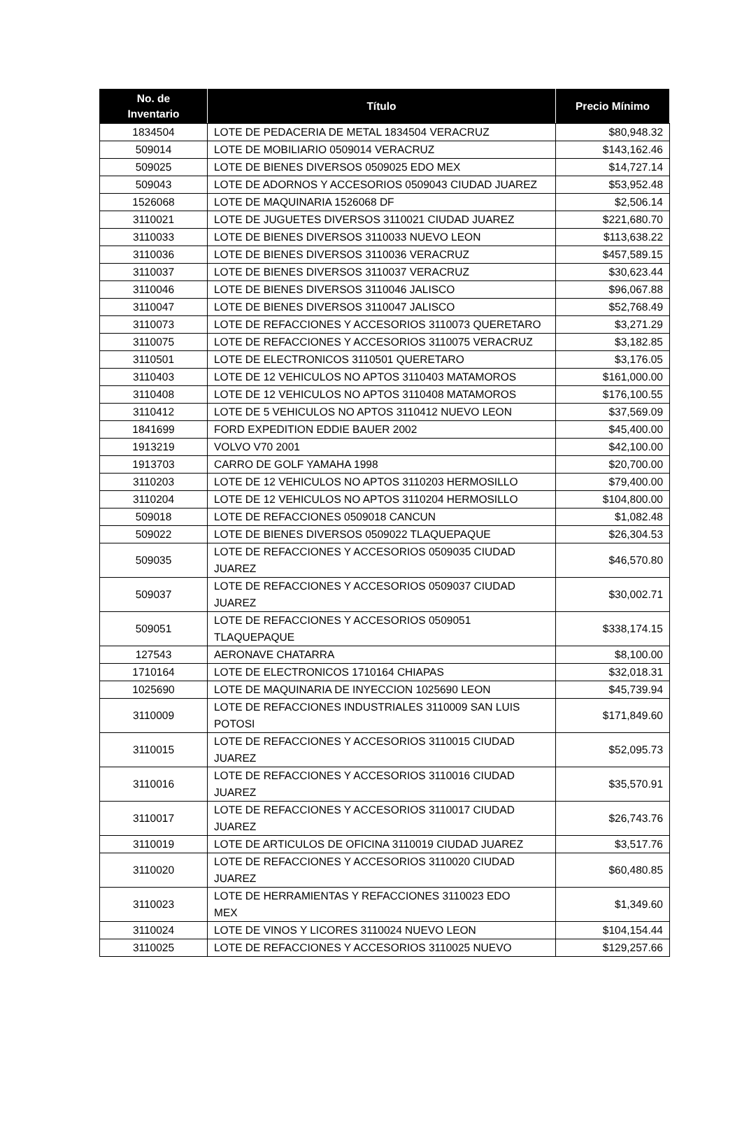| No. de Inventario | Título | Precio Mínimo |
| --- | --- | --- |
| 1834504 | LOTE DE PEDACERIA DE METAL 1834504 VERACRUZ | $80,948.32 |
| 509014 | LOTE DE MOBILIARIO 0509014 VERACRUZ | $143,162.46 |
| 509025 | LOTE DE BIENES DIVERSOS 0509025 EDO MEX | $14,727.14 |
| 509043 | LOTE DE ADORNOS Y ACCESORIOS 0509043 CIUDAD JUAREZ | $53,952.48 |
| 1526068 | LOTE DE MAQUINARIA 1526068 DF | $2,506.14 |
| 3110021 | LOTE DE JUGUETES DIVERSOS 3110021 CIUDAD JUAREZ | $221,680.70 |
| 3110033 | LOTE DE BIENES DIVERSOS 3110033 NUEVO LEON | $113,638.22 |
| 3110036 | LOTE DE BIENES DIVERSOS 3110036 VERACRUZ | $457,589.15 |
| 3110037 | LOTE DE BIENES DIVERSOS 3110037 VERACRUZ | $30,623.44 |
| 3110046 | LOTE DE BIENES DIVERSOS 3110046 JALISCO | $96,067.88 |
| 3110047 | LOTE DE BIENES DIVERSOS 3110047 JALISCO | $52,768.49 |
| 3110073 | LOTE DE REFACCIONES Y ACCESORIOS 3110073 QUERETARO | $3,271.29 |
| 3110075 | LOTE DE REFACCIONES Y ACCESORIOS 3110075 VERACRUZ | $3,182.85 |
| 3110501 | LOTE DE ELECTRONICOS 3110501 QUERETARO | $3,176.05 |
| 3110403 | LOTE DE 12 VEHICULOS NO APTOS 3110403 MATAMOROS | $161,000.00 |
| 3110408 | LOTE DE 12 VEHICULOS NO APTOS 3110408 MATAMOROS | $176,100.55 |
| 3110412 | LOTE DE 5 VEHICULOS NO APTOS 3110412 NUEVO LEON | $37,569.09 |
| 1841699 | FORD EXPEDITION EDDIE BAUER 2002 | $45,400.00 |
| 1913219 | VOLVO V70 2001 | $42,100.00 |
| 1913703 | CARRO DE GOLF YAMAHA 1998 | $20,700.00 |
| 3110203 | LOTE DE 12 VEHICULOS NO APTOS 3110203 HERMOSILLO | $79,400.00 |
| 3110204 | LOTE DE 12 VEHICULOS NO APTOS 3110204 HERMOSILLO | $104,800.00 |
| 509018 | LOTE DE REFACCIONES 0509018 CANCUN | $1,082.48 |
| 509022 | LOTE DE BIENES DIVERSOS 0509022 TLAQUEPAQUE | $26,304.53 |
| 509035 | LOTE DE REFACCIONES Y ACCESORIOS 0509035 CIUDAD JUAREZ | $46,570.80 |
| 509037 | LOTE DE REFACCIONES Y ACCESORIOS 0509037 CIUDAD JUAREZ | $30,002.71 |
| 509051 | LOTE DE REFACCIONES Y ACCESORIOS 0509051 TLAQUEPAQUE | $338,174.15 |
| 127543 | AERONAVE CHATARRA | $8,100.00 |
| 1710164 | LOTE DE ELECTRONICOS 1710164 CHIAPAS | $32,018.31 |
| 1025690 | LOTE DE MAQUINARIA DE INYECCION 1025690 LEON | $45,739.94 |
| 3110009 | LOTE DE REFACCIONES INDUSTRIALES 3110009 SAN LUIS POTOSI | $171,849.60 |
| 3110015 | LOTE DE REFACCIONES Y ACCESORIOS 3110015 CIUDAD JUAREZ | $52,095.73 |
| 3110016 | LOTE DE REFACCIONES Y ACCESORIOS 3110016 CIUDAD JUAREZ | $35,570.91 |
| 3110017 | LOTE DE REFACCIONES Y ACCESORIOS 3110017 CIUDAD JUAREZ | $26,743.76 |
| 3110019 | LOTE DE ARTICULOS DE OFICINA 3110019 CIUDAD JUAREZ | $3,517.76 |
| 3110020 | LOTE DE REFACCIONES Y ACCESORIOS 3110020 CIUDAD JUAREZ | $60,480.85 |
| 3110023 | LOTE DE HERRAMIENTAS Y REFACCIONES 3110023 EDO MEX | $1,349.60 |
| 3110024 | LOTE DE VINOS Y LICORES 3110024 NUEVO LEON | $104,154.44 |
| 3110025 | LOTE DE REFACCIONES Y ACCESORIOS 3110025 NUEVO | $129,257.66 |